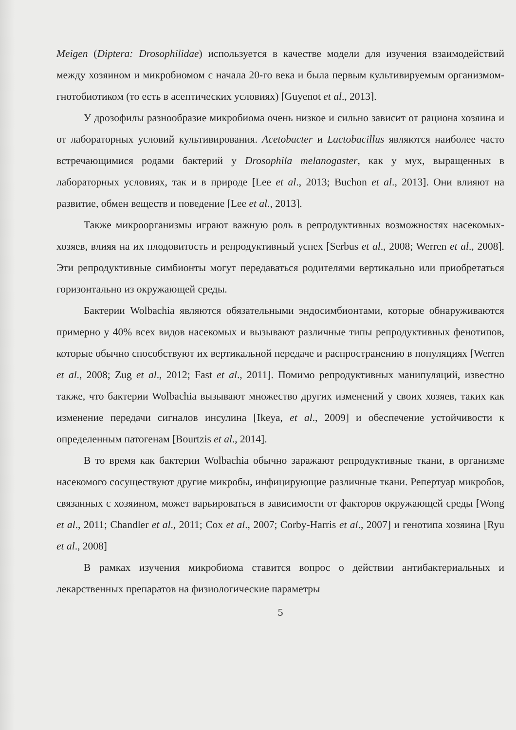Meigen (Diptera: Drosophilidae) используется в качестве модели для изучения взаимодействий между хозяином и микробиомом с начала 20-го века и была первым культивируемым организмом-гнотобиотиком (то есть в асептических условиях) [Guyenot et al., 2013].
У дрозофилы разнообразие микробиома очень низкое и сильно зависит от рациона хозяина и от лабораторных условий культивирования. Acetobacter и Lactobacillus являются наиболее часто встречающимися родами бактерий у Drosophila melanogaster, как у мух, выращенных в лабораторных условиях, так и в природе [Lee et al., 2013; Buchon et al., 2013]. Они влияют на развитие, обмен веществ и поведение [Lee et al., 2013].
Также микроорганизмы играют важную роль в репродуктивных возможностях насекомых-хозяев, влияя на их плодовитость и репродуктивный успех [Serbus et al., 2008; Werren et al., 2008]. Эти репродуктивные симбионты могут передаваться родителями вертикально или приобретаться горизонтально из окружающей среды.
Бактерии Wolbachia являются обязательными эндосимбионтами, которые обнаруживаются примерно у 40% всех видов насекомых и вызывают различные типы репродуктивных фенотипов, которые обычно способствуют их вертикальной передаче и распространению в популяциях [Werren et al., 2008; Zug et al., 2012; Fast et al., 2011]. Помимо репродуктивных манипуляций, известно также, что бактерии Wolbachia вызывают множество других изменений у своих хозяев, таких как изменение передачи сигналов инсулина [Ikeya, et al., 2009] и обеспечение устойчивости к определенным патогенам [Bourtzis et al., 2014].
В то время как бактерии Wolbachia обычно заражают репродуктивные ткани, в организме насекомого сосуществуют другие микробы, инфицирующие различные ткани. Репертуар микробов, связанных с хозяином, может варьироваться в зависимости от факторов окружающей среды [Wong et al., 2011; Chandler et al., 2011; Cox et al., 2007; Corby-Harris et al., 2007] и генотипа хозяина [Ryu et al., 2008]
В рамках изучения микробиома ставится вопрос о действии антибактериальных и лекарственных препаратов на физиологические параметры
5